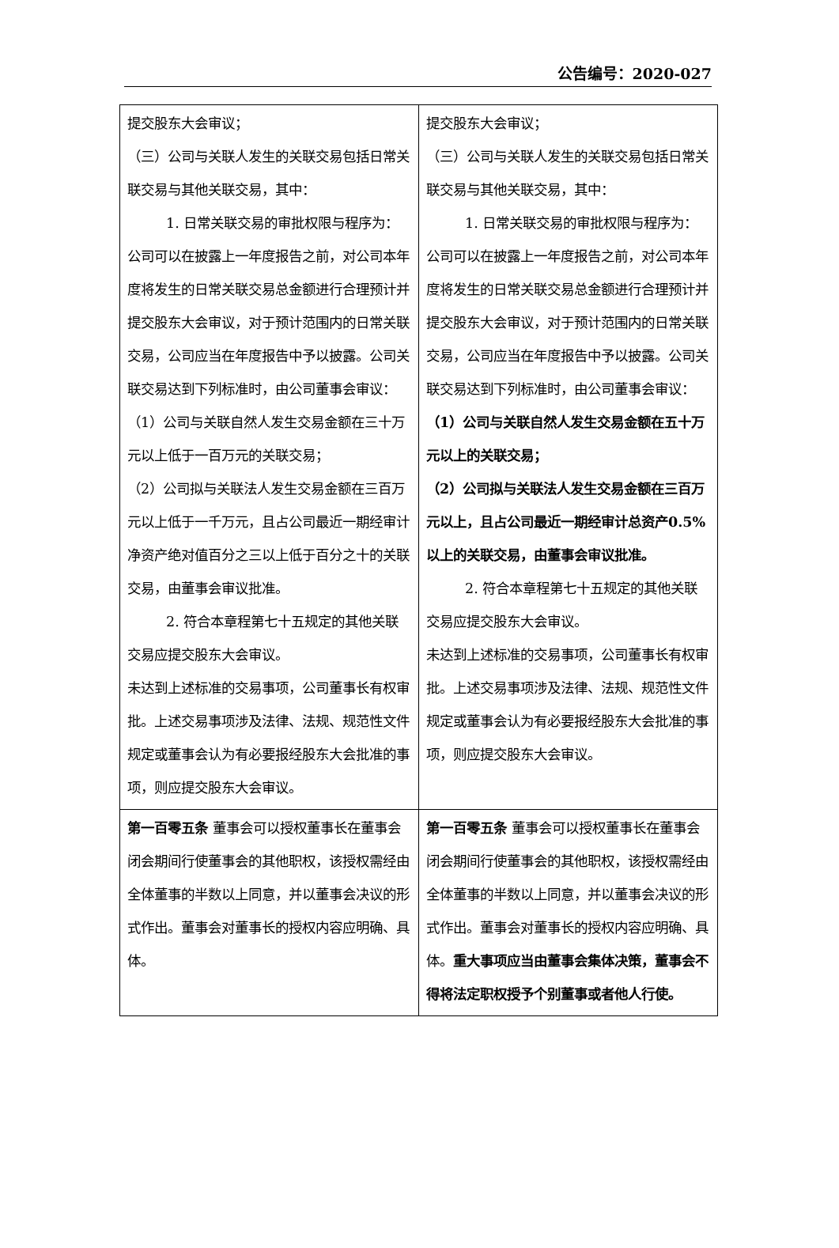公告编号：2020-027
| 提交股东大会审议； （三）公司与关联人发生的关联交易包括日常关联交易与其他关联交易，其中： 1. 日常关联交易的审批权限与程序为：公司可以在披露上一年度报告之前，对公司本年度将发生的日常关联交易总金额进行合理预计并提交股东大会审议，对于预计范围内的日常关联交易，公司应当在年度报告中予以披露。公司关联交易达到下列标准时，由公司董事会审议： （1）公司与关联自然人发生交易金额在三十万元以上低于一百万元的关联交易； （2）公司拟与关联法人发生交易金额在三百万元以上低于一千万元，且占公司最近一期经审计净资产绝对值百分之三以上低于百分之十的关联交易，由董事会审议批准。 2. 符合本章程第七十五规定的其他关联交易应提交股东大会审议。 未达到上述标准的交易事项，公司董事长有权审批。上述交易事项涉及法律、法规、规范性文件规定或董事会认为有必要报经股东大会批准的事项，则应提交股东大会审议。 | 提交股东大会审议； （三）公司与关联人发生的关联交易包括日常关联交易与其他关联交易，其中： 1. 日常关联交易的审批权限与程序为：公司可以在披露上一年度报告之前，对公司本年度将发生的日常关联交易总金额进行合理预计并提交股东大会审议，对于预计范围内的日常关联交易，公司应当在年度报告中予以披露。公司关联交易达到下列标准时，由公司董事会审议： （1）公司与关联自然人发生交易金额在五十万元以上的关联交易； （2）公司拟与关联法人发生交易金额在三百万元以上，且占公司最近一期经审计总资产0.5%以上的关联交易，由董事会审议批准。 2. 符合本章程第七十五规定的其他关联交易应提交股东大会审议。 未达到上述标准的交易事项，公司董事长有权审批。上述交易事项涉及法律、法规、规范性文件规定或董事会认为有必要报经股东大会批准的事项，则应提交股东大会审议。 |
| 第一百零五条 董事会可以授权董事长在董事会闭会期间行使董事会的其他职权，该授权需经由全体董事的半数以上同意，并以董事会决议的形式作出。董事会对董事长的授权内容应明确、具体。 | 第一百零五条 董事会可以授权董事长在董事会闭会期间行使董事会的其他职权，该授权需经由全体董事的半数以上同意，并以董事会决议的形式作出。董事会对董事长的授权内容应明确、具体。 重大事项应当由董事会集体决策，董事会不得将法定职权授予个别董事或者他人行使。 |